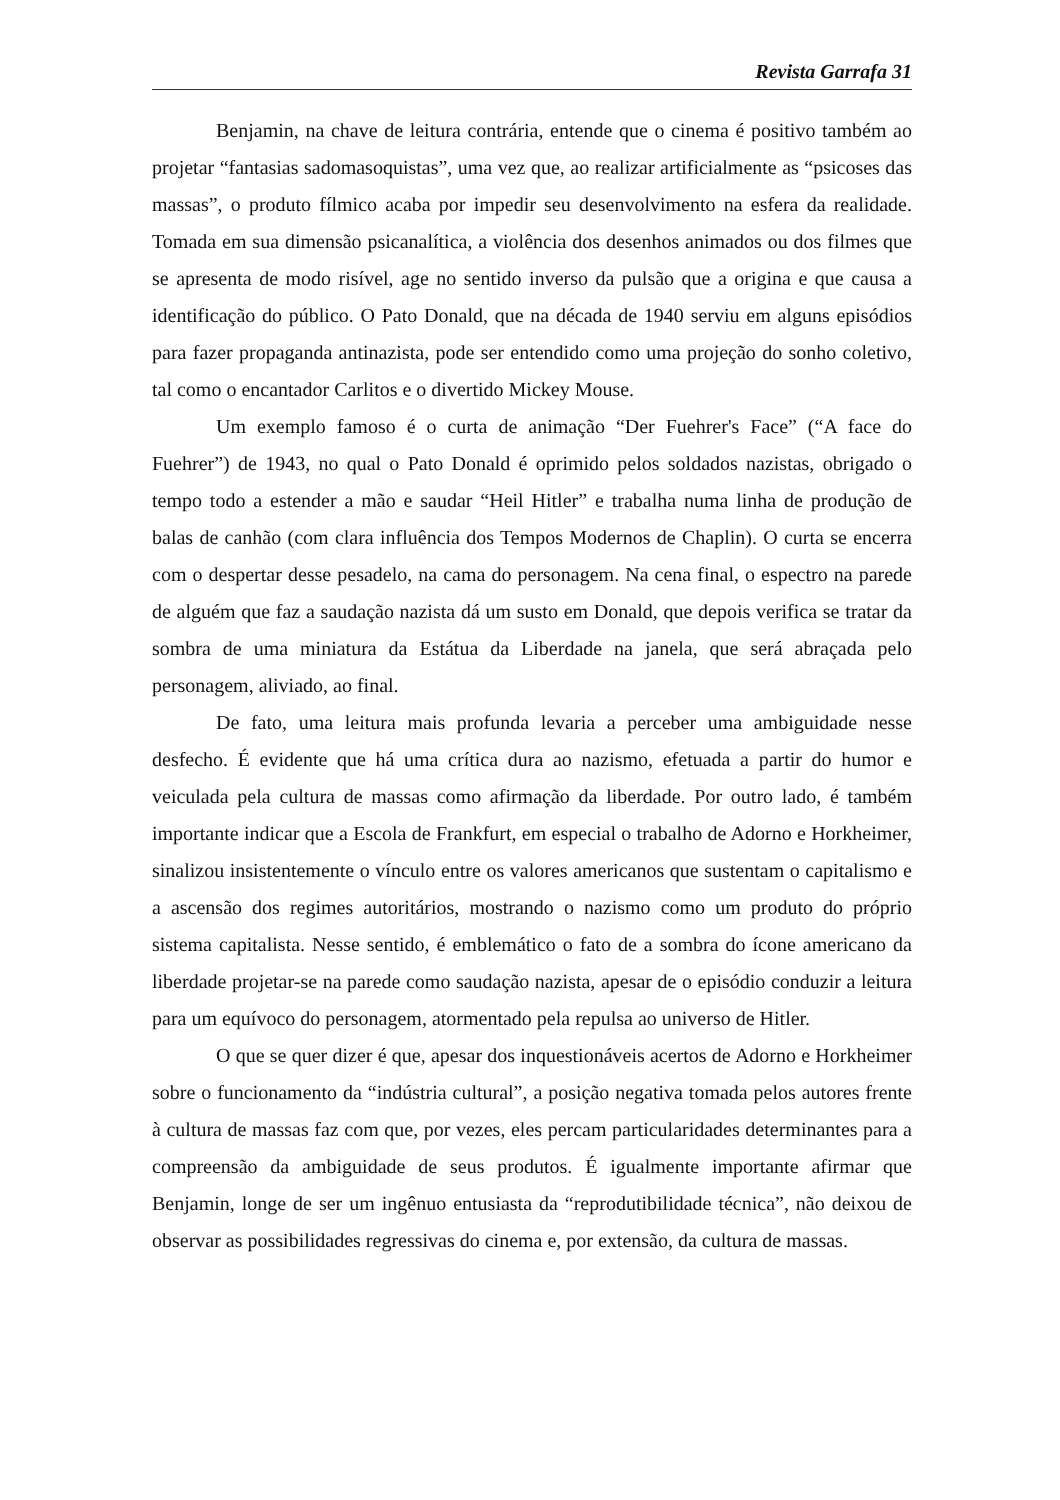Revista Garrafa 31
Benjamin, na chave de leitura contrária, entende que o cinema é positivo também ao projetar “fantasias sadomasoquistas”, uma vez que, ao realizar artificialmente as “psicoses das massas”, o produto fílmico acaba por impedir seu desenvolvimento na esfera da realidade. Tomada em sua dimensão psicanalítica, a violência dos desenhos animados ou dos filmes que se apresenta de modo risível, age no sentido inverso da pulsão que a origina e que causa a identificação do público. O Pato Donald, que na década de 1940 serviu em alguns episódios para fazer propaganda antinazista, pode ser entendido como uma projeção do sonho coletivo, tal como o encantador Carlitos e o divertido Mickey Mouse.
Um exemplo famoso é o curta de animação “Der Fuehrer's Face” (“A face do Fuehrer”) de 1943, no qual o Pato Donald é oprimido pelos soldados nazistas, obrigado o tempo todo a estender a mão e saudar “Heil Hitler” e trabalha numa linha de produção de balas de canhão (com clara influência dos Tempos Modernos de Chaplin). O curta se encerra com o despertar desse pesadelo, na cama do personagem. Na cena final, o espectro na parede de alguém que faz a saudação nazista dá um susto em Donald, que depois verifica se tratar da sombra de uma miniatura da Estátua da Liberdade na janela, que será abraçada pelo personagem, aliviado, ao final.
De fato, uma leitura mais profunda levaria a perceber uma ambiguidade nesse desfecho. É evidente que há uma crítica dura ao nazismo, efetuada a partir do humor e veiculada pela cultura de massas como afirmação da liberdade. Por outro lado, é também importante indicar que a Escola de Frankfurt, em especial o trabalho de Adorno e Horkheimer, sinalizou insistentemente o vínculo entre os valores americanos que sustentam o capitalismo e a ascensão dos regimes autoritários, mostrando o nazismo como um produto do próprio sistema capitalista. Nesse sentido, é emblemático o fato de a sombra do ícone americano da liberdade projetar-se na parede como saudação nazista, apesar de o episódio conduzir a leitura para um equívoco do personagem, atormentado pela repulsa ao universo de Hitler.
O que se quer dizer é que, apesar dos inquestionáveis acertos de Adorno e Horkheimer sobre o funcionamento da “indústria cultural”, a posição negativa tomada pelos autores frente à cultura de massas faz com que, por vezes, eles percam particularidades determinantes para a compreensão da ambiguidade de seus produtos. É igualmente importante afirmar que Benjamin, longe de ser um ingênuo entusiasta da “reprodutibilidade técnica”, não deixou de observar as possibilidades regressivas do cinema e, por extensão, da cultura de massas.